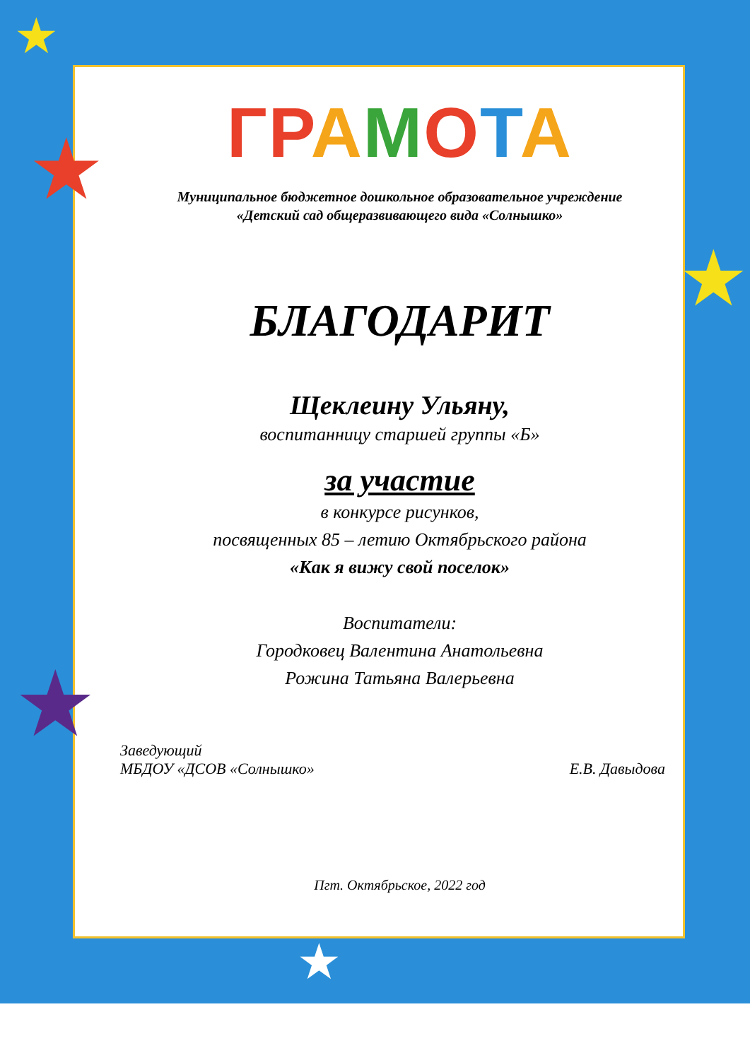★
★
★
★
★
ГРАМОТА
Муниципальное бюджетное дошкольное образовательное учреждение
«Детский сад общеразвивающего вида «Солнышко»
БЛАГОДАРИТ
Щеклеину Ульяну,
воспитанницу старшей группы «Б»
за участие
в конкурсе рисунков,
посвященных 85 – летию Октябрьского района
«Как я вижу свой поселок»
Воспитатели:
Городковец Валентина Анатольевна
Рожина Татьяна Валерьевна
Заведующий
МБДОУ «ДСОВ «Солнышко»
Е.В. Давыдова
Пгт. Октябрьское, 2022 год